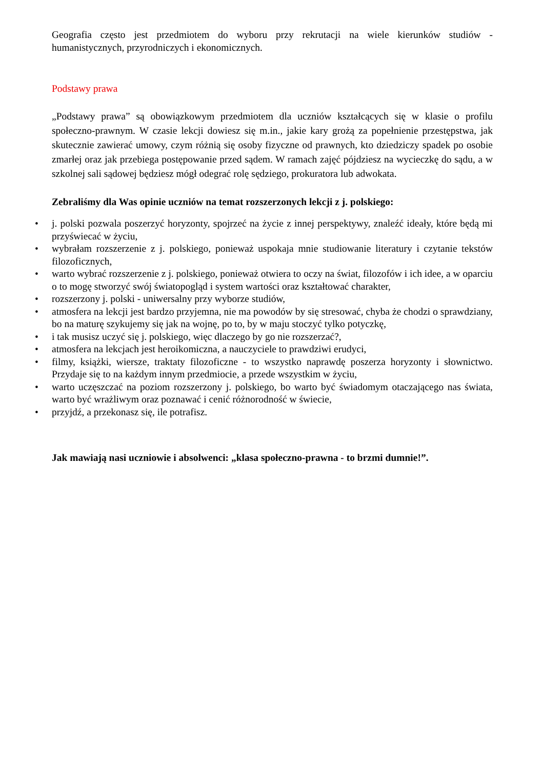Geografia często jest przedmiotem do wyboru przy rekrutacji na wiele kierunków studiów - humanistycznych, przyrodniczych i ekonomicznych.
Podstawy prawa
„Podstawy prawa” są obowiązkowym przedmiotem dla uczniów kształcących się w klasie o profilu społeczno-prawnym. W czasie lekcji dowiesz się m.in., jakie kary grożą za popełnienie przestępstwa, jak skutecznie zawierać umowy, czym różnią się osoby fizyczne od prawnych, kto dziedziczy spadek po osobie zmarłej oraz jak przebiega postępowanie przed sądem. W ramach zajęć pójdziesz na wycieczkę do sądu, a w szkolnej sali sądowej będziesz mógł odegrać rolę sędziego, prokuratora lub adwokata.
Zebraliśmy dla Was opinie uczniów na temat rozszerzonych lekcji z j. polskiego:
• j. polski pozwala poszerzyć horyzonty, spojrzeć na życie z innej perspektywy, znaleźć ideały, które będą mi przyświecać w życiu,
• wybrałam rozszerzenie z j. polskiego, ponieważ uspokaja mnie studiowanie literatury i czytanie tekstów filozoficznych,
• warto wybrać rozszerzenie z j. polskiego, ponieważ otwiera to oczy na świat, filozofów i ich idee, a w oparciu o to mogę stworzyć swój światopogląd i system wartości oraz kształtować charakter,
• rozszerzony j. polski - uniwersalny przy wyborze studiów,
• atmosfera na lekcji jest bardzo przyjemna, nie ma powodów by się stresować, chyba że chodzi o sprawdziany, bo na maturę szykujemy się jak na wojnę, po to, by w maju stoczyć tylko potyczkę,
• i tak musisz uczyć się j. polskiego, więc dlaczego by go nie rozszerzać?,
• atmosfera na lekcjach jest heroikomiczna, a nauczyciele to prawdziwi erudyci,
• filmy, książki, wiersze, traktaty filozoficzne - to wszystko naprawdę poszerza horyzonty i słownictwo. Przydaje się to na każdym innym przedmiocie, a przede wszystkim w życiu,
• warto uczęszczać na poziom rozszerzony j. polskiego, bo warto być świadomym otaczającego nas świata, warto być wrażliwym oraz poznawać i cenić różnorodność w świecie,
• przyjdź, a przekonasz się, ile potrafisz.
Jak mawiają nasi uczniowie i absolwenci: „klasa społeczno-prawna - to brzmi dumnie!”.